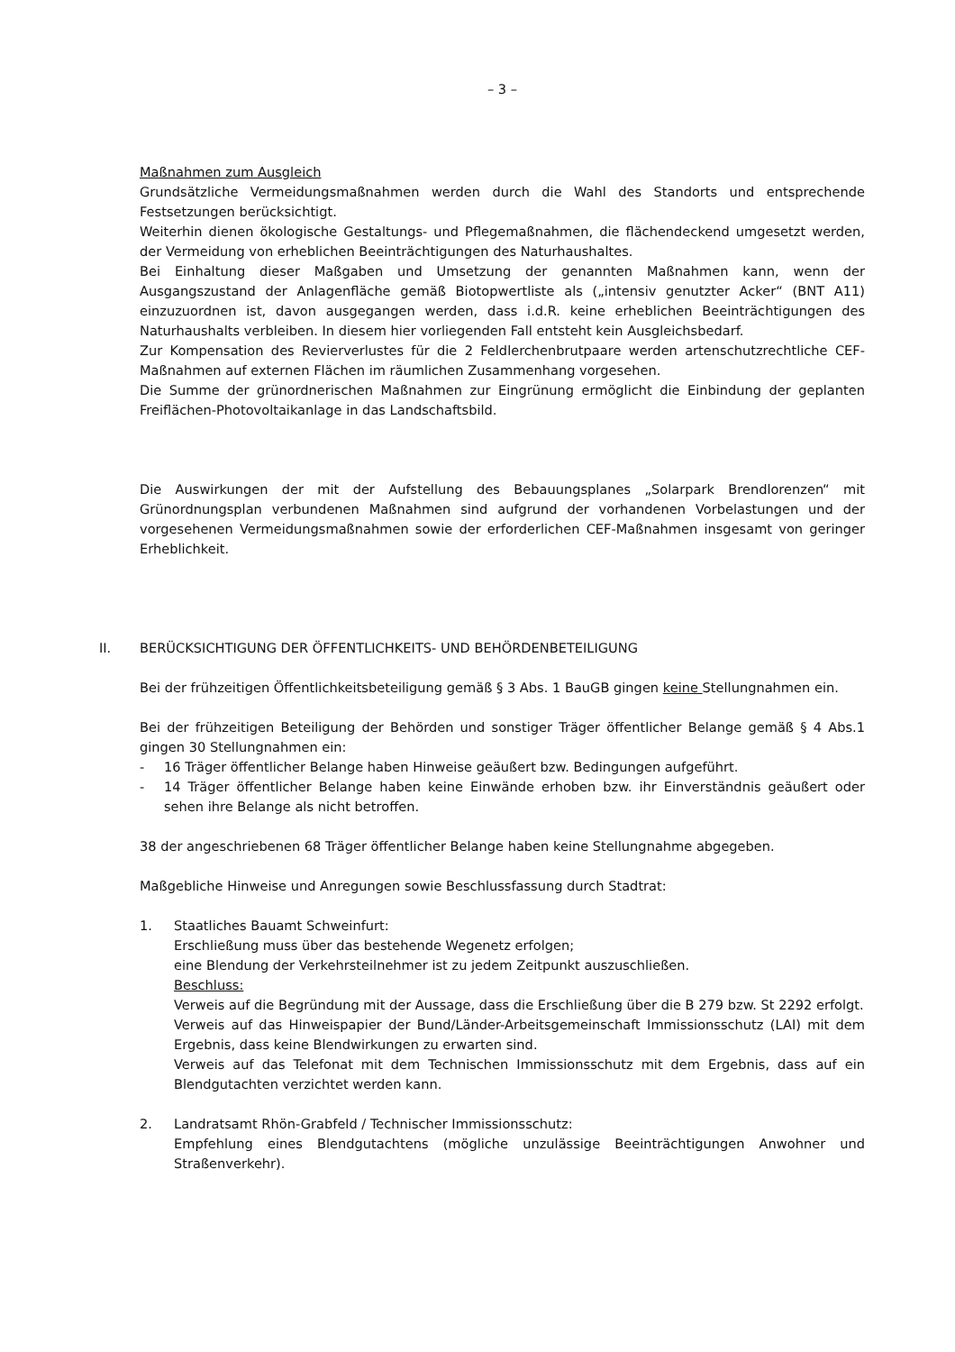– 3 –
Maßnahmen zum Ausgleich
Grundsätzliche Vermeidungsmaßnahmen werden durch die Wahl des Standorts und entsprechende Festsetzungen berücksichtigt.
Weiterhin dienen ökologische Gestaltungs- und Pflegemaßnahmen, die flächendeckend umgesetzt werden, der Vermeidung von erheblichen Beeinträchtigungen des Naturhaushaltes.
Bei Einhaltung dieser Maßgaben und Umsetzung der genannten Maßnahmen kann, wenn der Ausgangszustand der Anlagenfläche gemäß Biotopwertliste als („intensiv genutzter Acker“ (BNT A11) einzuzuordnen ist, davon ausgegangen werden, dass i.d.R. keine erheblichen Beeinträchtigungen des Naturhaushalts verbleiben. In diesem hier vorliegenden Fall entsteht kein Ausgleichsbedarf.
Zur Kompensation des Revierverlustes für die 2 Feldlerchenbrutpaare werden artenschutzrechtliche CEF-Maßnahmen auf externen Flächen im räumlichen Zusammenhang vorgesehen.
Die Summe der grünordnerischen Maßnahmen zur Eingrünung ermöglicht die Einbindung der geplanten Freiflächen-Photovoltaikanlage in das Landschaftsbild.
Die Auswirkungen der mit der Aufstellung des Bebauungsplanes „Solarpark Brendlorenzen“ mit Grünordnungsplan verbundenen Maßnahmen sind aufgrund der vorhandenen Vorbelastungen und der vorgesehenen Vermeidungsmaßnahmen sowie der erforderlichen CEF-Maßnahmen insgesamt von geringer Erheblichkeit.
II. BERÜCKSICHTIGUNG DER ÖFFENTLICHKEITS- UND BEHÖRDENBETEILIGUNG
Bei der frühzeitigen Öffentlichkeitsbeteiligung gemäß § 3 Abs. 1 BauGB gingen keine Stellungnahmen ein.
Bei der frühzeitigen Beteiligung der Behörden und sonstiger Träger öffentlicher Belange gemäß § 4 Abs.1 gingen 30 Stellungnahmen ein:
- 16 Träger öffentlicher Belange haben Hinweise geäußert bzw. Bedingungen aufgeführt.
- 14 Träger öffentlicher Belange haben keine Einwände erhoben bzw. ihr Einverständnis geäußert oder sehen ihre Belange als nicht betroffen.
38 der angeschriebenen 68 Träger öffentlicher Belange haben keine Stellungnahme abgegeben.
Maßgebliche Hinweise und Anregungen sowie Beschlussfassung durch Stadtrat:
1. Staatliches Bauamt Schweinfurt:
Erschließung muss über das bestehende Wegenetz erfolgen;
eine Blendung der Verkehrsteilnehmer ist zu jedem Zeitpunkt auszuschließen.
Beschluss:
Verweis auf die Begründung mit der Aussage, dass die Erschließung über die B 279 bzw. St 2292 erfolgt.
Verweis auf das Hinweispapier der Bund/Länder-Arbeitsgemeinschaft Immissionsschutz (LAI) mit dem Ergebnis, dass keine Blendwirkungen zu erwarten sind.
Verweis auf das Telefonat mit dem Technischen Immissionsschutz mit dem Ergebnis, dass auf ein Blendgutachten verzichtet werden kann.
2. Landratsamt Rhön-Grabfeld / Technischer Immissionsschutz:
Empfehlung eines Blendgutachtens (mögliche unzulässige Beeinträchtigungen Anwohner und Straßenverkehr).